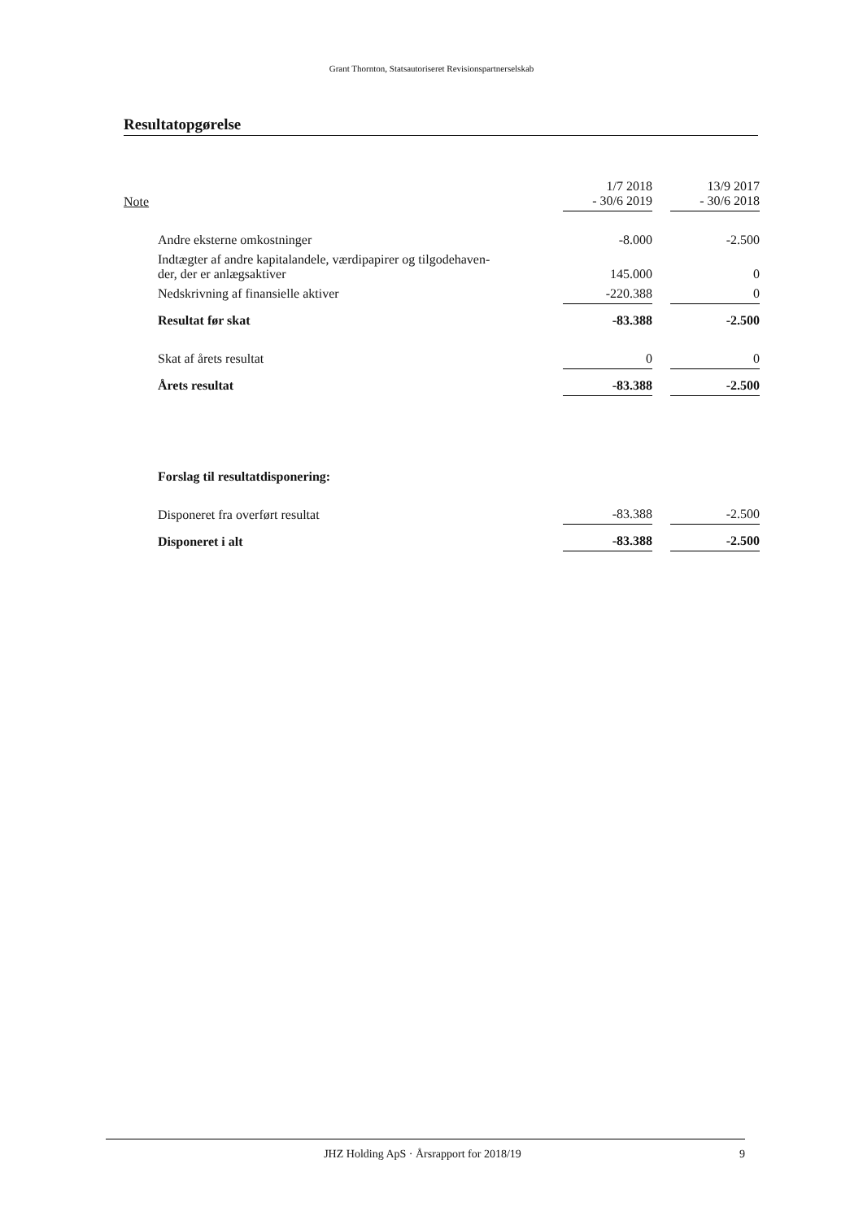Grant Thornton, Statsautoriseret Revisionspartnerselskab
Resultatopgørelse
| Note | | 1/7 2018 - 30/6 2019 | | 13/9 2017 - 30/6 2018 |
| --- | --- | --- | --- | --- |
| Andre eksterne omkostninger | | -8.000 | | -2.500 |
| Indtægter af andre kapitalandele, værdipapirer og tilgodehaven- der, der er anlægsaktiver | | 145.000 | | 0 |
| Nedskrivning af finansielle aktiver | | -220.388 | | 0 |
| Resultat før skat | | -83.388 | | -2.500 |
| Skat af årets resultat | | 0 | | 0 |
| Årets resultat | | -83.388 | | -2.500 |
| Forslag til resultatdisponering: | | | | |
| Disponeret fra overført resultat | | -83.388 | | -2.500 |
| Disponeret i alt | | -83.388 | | -2.500 |
JHZ Holding ApS · Årsrapport for 2018/19 9